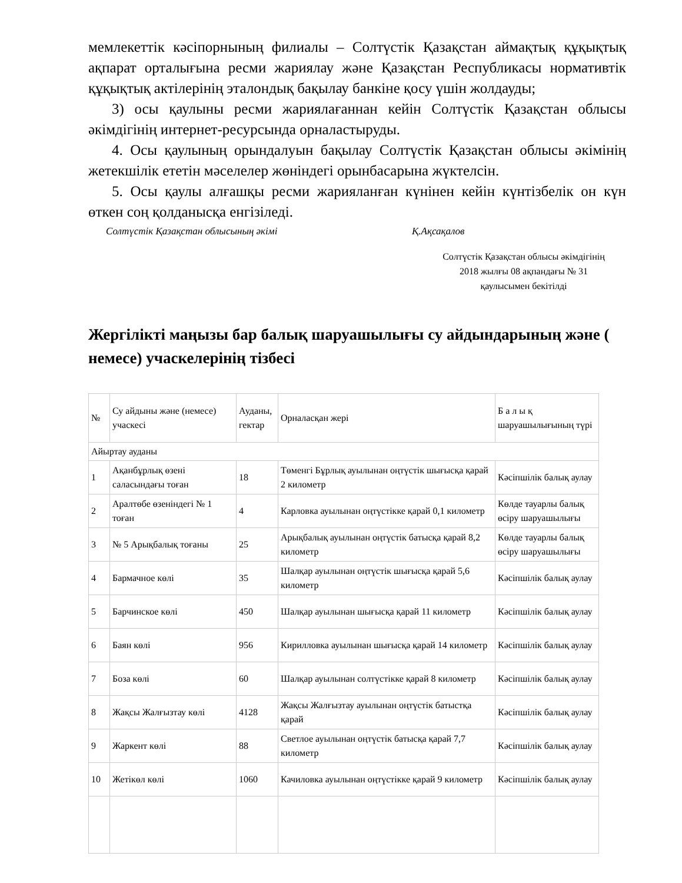мемлекеттік кәсіпорнының филиалы – Солтүстік Қазақстан аймақтық құқықтық ақпарат орталығына ресми жариялау және Қазақстан Республикасы нормативтік құқықтық актілерінің эталондық бақылау банкіне қосу үшін жолдауды;
3) осы қаулыны ресми жариялағаннан кейін Солтүстік Қазақстан облысы әкімдігінің интернет-ресурсында орналастыруды.
4. Осы қаулының орындалуын бақылау Солтүстік Қазақстан облысы әкімінің жетекшілік ететін мәселелер жөніндегі орынбасарына жүктелсін.
5. Осы қаулы алғашқы ресми жарияланған күнінен кейін күнтізбелік он күн өткен соң қолданысқа енгізіледі.
Солтүстік Қазақстан облысының әкімі Қ.Ақсақалов
Солтүстік Қазақстан облысы әкімдігінің
2018 жылғы 08 ақпандағы № 31
қаулысымен бекітілді
Жергілікті маңызы бар балық шаруашылығы су айдындарының және ( немесе) учаскелерінің тізбесі
| № | Су айдыны және (немесе) учаскесі | Ауданы, гектар | Орналасқан жері | Б а л ы қ шаруашылығының түрі |
| --- | --- | --- | --- | --- |
| Айыртау ауданы | | | | |
| 1 | Ақанбұрлық өзені саласындағы тоған | 18 | Төменгі Бұрлық ауылынан оңтүстік шығысқа қарай 2 километр | Кәсіпшілік балық аулау |
| 2 | Аралтөбе өзеніндегі № 1 тоған | 4 | Карловка ауылынан оңтүстікке қарай 0,1 километр | Көлде тауарлы балық өсіру шаруашылығы |
| 3 | № 5 Арықбалық тоғаны | 25 | Арықбалық ауылынан оңтүстік батысқа қарай 8,2 километр | Көлде тауарлы балық өсіру шаруашылығы |
| 4 | Бармачное көлі | 35 | Шалқар ауылынан оңтүстік шығысқа қарай 5,6 километр | Кәсіпшілік балық аулау |
| 5 | Барчинское көлі | 450 | Шалқар ауылынан шығысқа қарай 11 километр | Кәсіпшілік балық аулау |
| 6 | Баян көлі | 956 | Кирилловка ауылынан шығысқа қарай 14 километр | Кәсіпшілік балық аулау |
| 7 | Боза көлі | 60 | Шалқар ауылынан солтүстікке қарай 8 километр | Кәсіпшілік балық аулау |
| 8 | Жақсы Жалғызтау көлі | 4128 | Жақсы Жалғызтау ауылынан оңтүстік батыстқа қарай | Кәсіпшілік балық аулау |
| 9 | Жаркент көлі | 88 | Светлое ауылынан оңтүстік батысқа қарай 7,7 километр | Кәсіпшілік балық аулау |
| 10 | Жетікөл көлі | 1060 | Качиловка ауылынан оңтүстікке қарай 9 километр | Кәсіпшілік балық аулау |